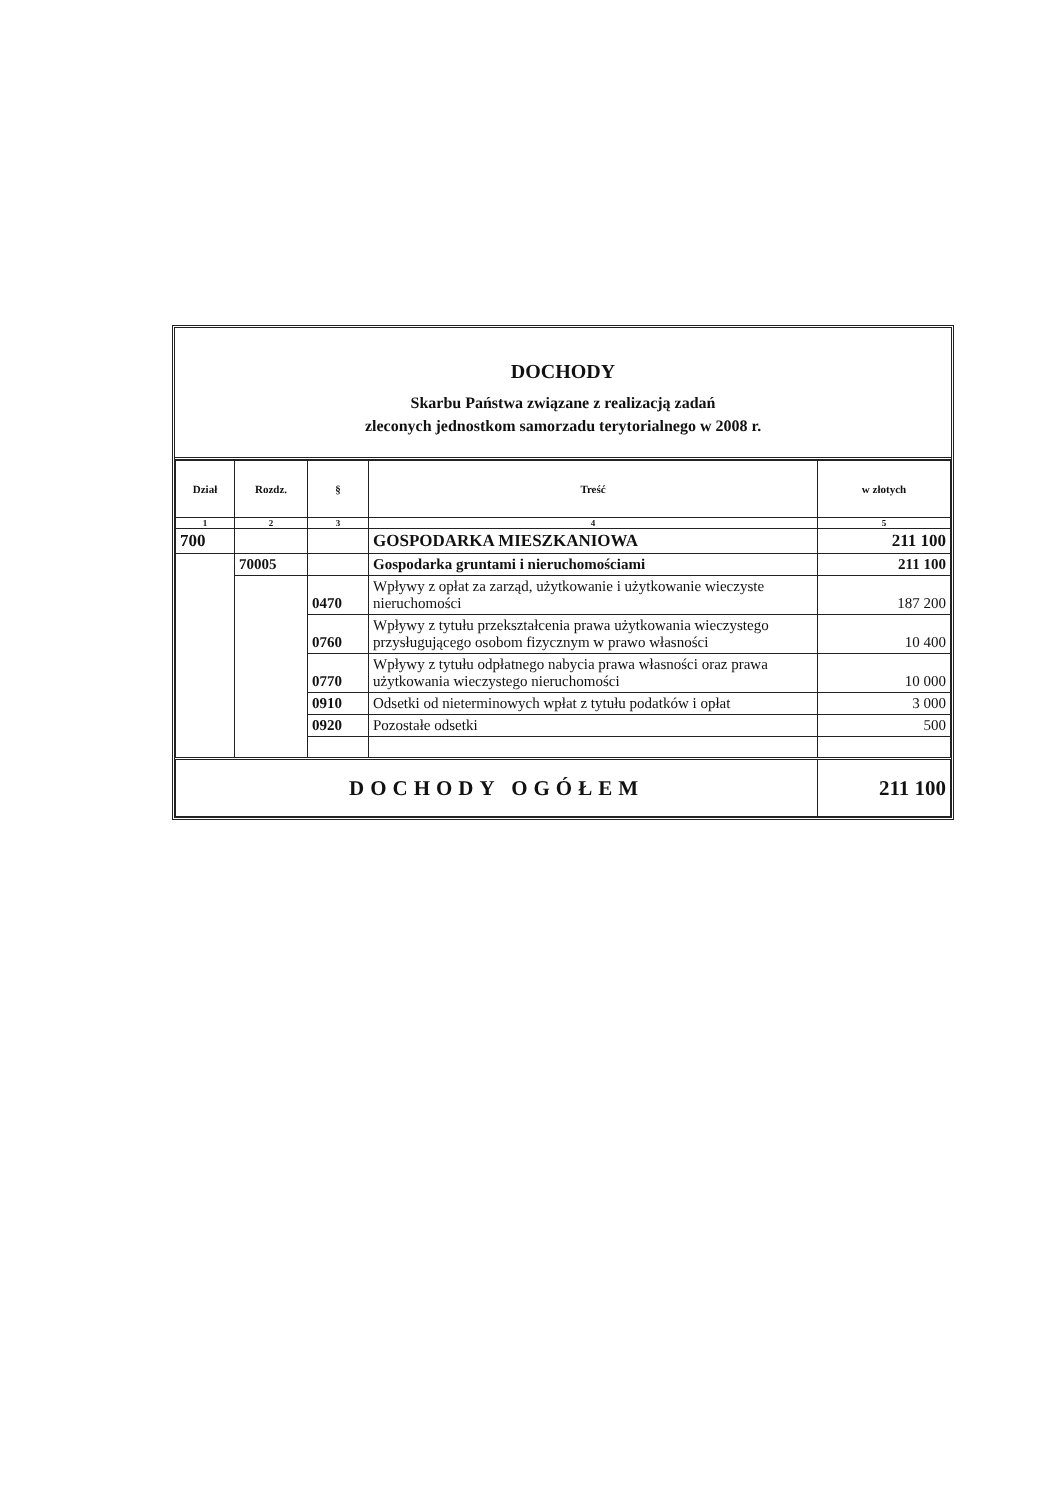DOCHODY
Skarbu Państwa związane z realizacją zadań
zleconych jednostkom samorzadu terytorialnego w 2008 r.
| Dział | Rozdz. | § | Treść | w złotych |
| --- | --- | --- | --- | --- |
| 1 | 2 | 3 | 4 | 5 |
| 700 | | | GOSPODARKA MIESZKANIOWA | 211 100 |
| | 70005 | | Gospodarka gruntami i nieruchomościami | 211 100 |
| | | 0470 | Wpływy z opłat za zarząd, użytkowanie i użytkowanie wieczyste nieruchomości | 187 200 |
| | | 0760 | Wpływy z tytułu przekształcenia prawa użytkowania wieczystego przysługującego osobom fizycznym w prawo własności | 10 400 |
| | | 0770 | Wpływy z tytułu odpłatnego nabycia prawa własności oraz prawa użytkowania wieczystego nieruchomości | 10 000 |
| | | 0910 | Odsetki od nieterminowych wpłat z tytułu podatków i opłat | 3 000 |
| | | 0920 | Pozostałe odsetki | 500 |
| DOCHODY OGÓŁEM | | | | 211 100 |